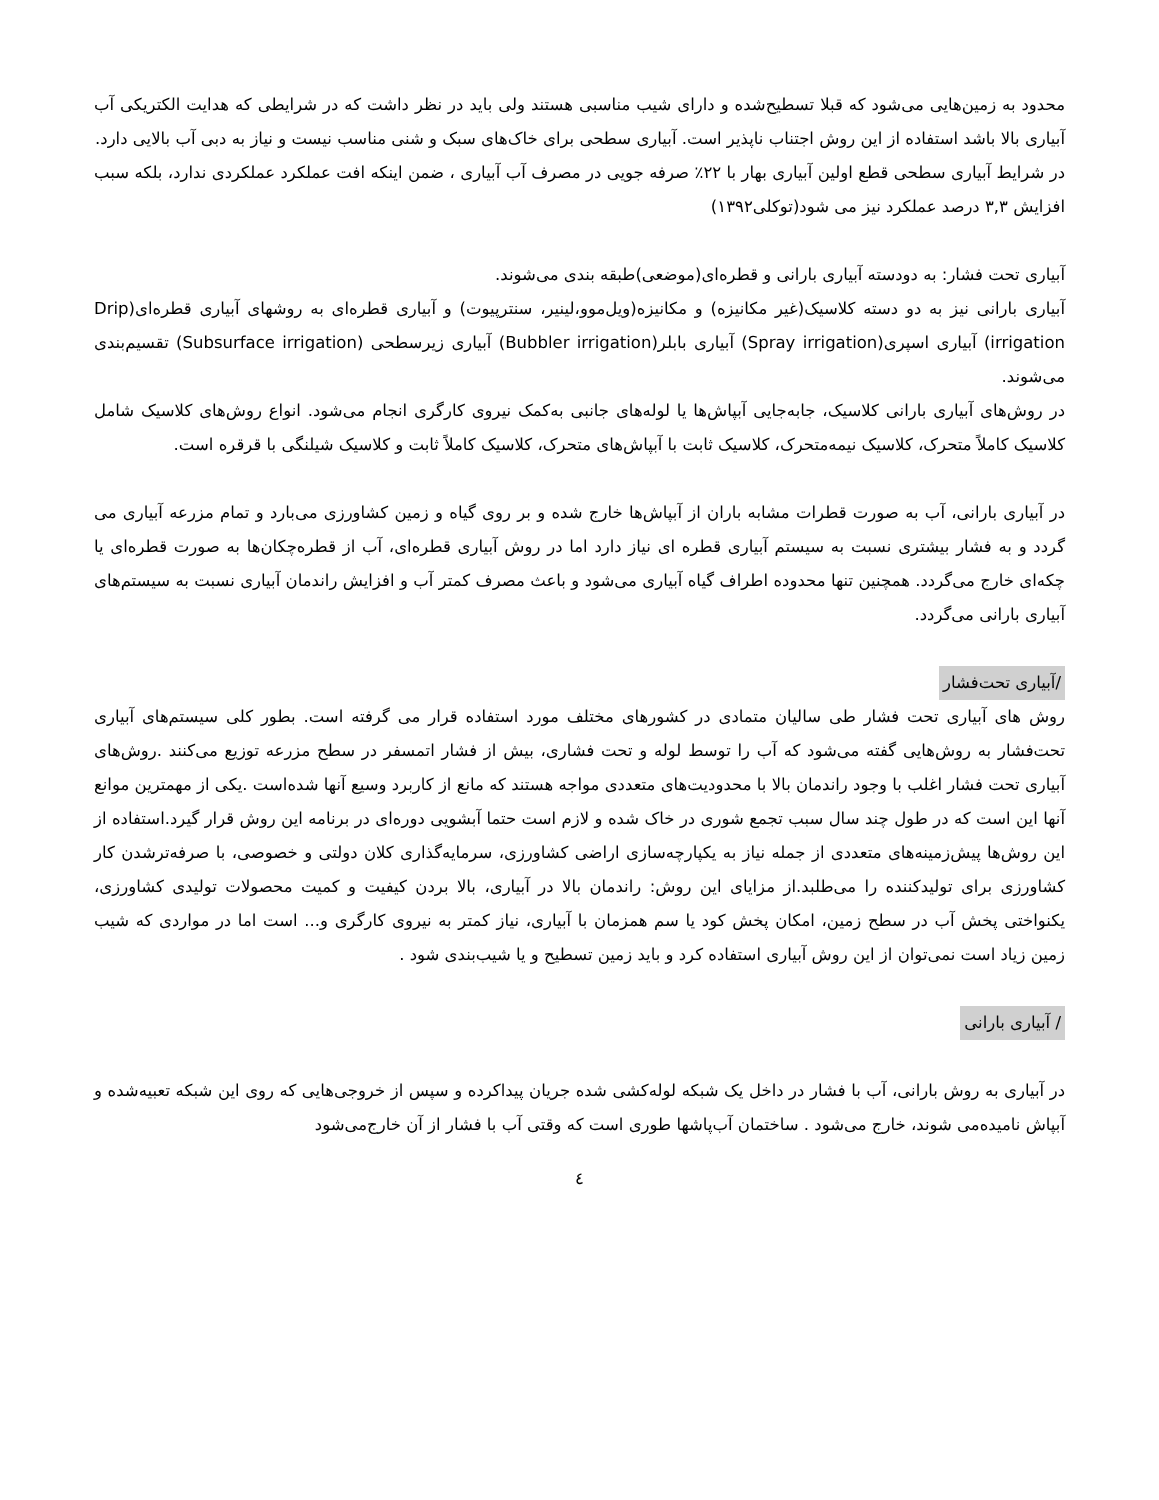محدود به زمین‌هایی می‌شود که قبلا تسطیح‌شده و دارای شیب مناسبی هستند ولی باید در نظر داشت که در شرایطی که هدایت الکتریکی آب آبیاری بالا باشد استفاده از این روش اجتناب ناپذیر است. آبیاری سطحی برای خاک‌های سبک و شنی مناسب نیست و نیاز به دبی آب بالایی دارد.
در شرایط آبیاری سطحی قطع اولین آبیاری بهار با ۲۲٪ صرفه جویی در مصرف آب آبیاری ، ضمن اینکه افت عملکرد عملکردی ندارد، بلکه سبب افزایش ۳,۳ درصد عملکرد نیز می شود(توکلی۱۳۹۲)
آبیاری تحت فشار: به دودسته آبیاری بارانی و قطره‌ای(موضعی)طبقه بندی می‌شوند.
آبیاری بارانی نیز به دو دسته کلاسیک(غیر مکانیزه) و مکانیزه(ویل‌موو،لینیر، سنترپیوت) و آبیاری قطره‌ای به روشهای آبیاری قطره‌ای(Drip irrigation) آبیاری اسپری(Spray irrigation) آبیاری بابلر(Bubbler irrigation) آبیاری زیرسطحی (Subsurface irrigation) تقسیم‌بندی می‌شوند.
در روش‌های آبیاری بارانی کلاسیک، جابه‌جایی آبپاش‌ها یا لوله‌های جانبی به‌کمک نیروی کارگری انجام می‌شود. انواع روش‌های کلاسیک شامل کلاسیک کاملاً متحرک، کلاسیک نیمه‌متحرک، کلاسیک ثابت با آبپاش‌های متحرک، کلاسیک کاملاً ثابت و کلاسیک شیلنگی با قرقره است.
در آبیاری بارانی، آب به صورت قطرات مشابه باران از آبپاش‌ها خارج شده و بر روی گیاه و زمین کشاورزی می‌بارد و تمام مزرعه آبیاری می گردد و به فشار بیشتری نسبت به سیستم آبیاری قطره ای نیاز دارد اما در روش آبیاری قطره‌ای، آب از قطره‌چکان‌ها به صورت قطره‌ای یا چکه‌ای خارج می‌گردد. همچنین تنها محدوده اطراف گیاه آبیاری می‌شود و باعث مصرف کمتر آب و افزایش راندمان آبیاری نسبت به سیستم‌های آبیاری بارانی می‌گردد.
/آبیاری تحت‌فشار
روش های آبیاری تحت فشار طی سالیان متمادی در کشورهای مختلف مورد استفاده قرار می گرفته است. بطور کلی سیستم‌های آبیاری تحت‌فشار به روش‌هایی گفته می‌شود که آب را توسط لوله و تحت فشاری، بیش از فشار اتمسفر در سطح مزرعه توزیع می‌کنند .روش‌های آبیاری تحت فشار اغلب با وجود راندمان بالا با محدودیت‌های متعددی مواجه هستند که مانع از کاربرد وسیع آنها شده‌است .یکی از مهمترین موانع آنها این است که در طول چند سال سبب تجمع شوری در خاک شده و لازم است حتما آبشویی دوره‌ای در برنامه این روش قرار گیرد.استفاده از این روش‌ها پیش‌زمینه‌های متعددی از جمله نیاز به یکپارچه‌سازی اراضی کشاورزی، سرمایه‌گذاری کلان دولتی و خصوصی، با صرفه‌ترشدن کار کشاورزی برای تولیدکننده را می‌طلبد.از مزایای این روش: راندمان بالا در آبیاری، بالا بردن کیفیت و کمیت محصولات تولیدی کشاورزی، یکنواختی پخش آب در سطح زمین، امکان پخش کود یا سم همزمان با آبیاری، نیاز کمتر به نیروی کارگری و... است اما در مواردی که شیب زمین زیاد است نمی‌توان از این روش آبیاری استفاده کرد و باید زمین تسطیح و یا شیب‌بندی شود .
/ آبیاری بارانی
در آبیاری به روش بارانی، آب با فشار در داخل یک شبکه لوله‌کشی شده جریان پیداکرده و سپس از خروجی‌هایی که روی این شبکه تعبیه‌شده و آبپاش نامیده‌می شوند، خارج می‌شود . ساختمان آب‌پاشها طوری است که وقتی آب با فشار از آن خارج‌می‌شود
٤